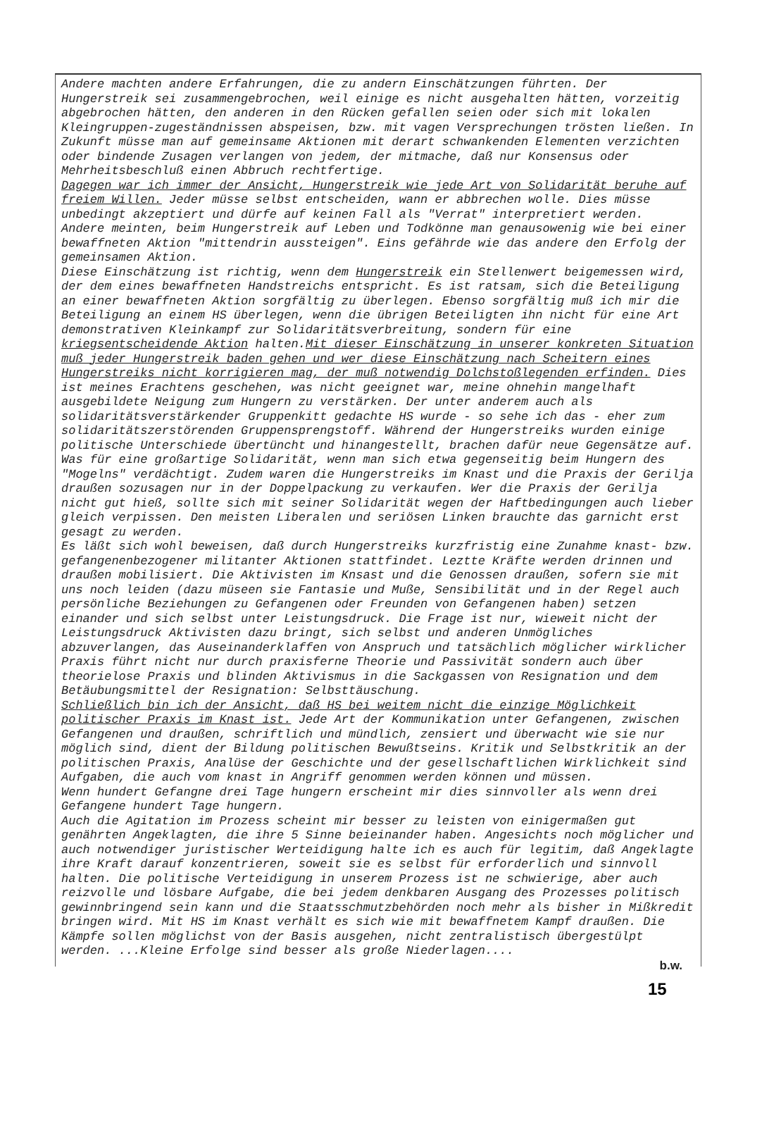Andere machten andere Erfahrungen, die zu andern Einschätzungen führten. Der Hungerstreik sei zusammengebrochen, weil einige es nicht ausgehalten hätten, vorzeitig abgebrochen hätten, den anderen in den Rücken gefallen seien oder sich mit lokalen Kleingruppen-zugeständnissen abspeisen, bzw. mit vagen Versprechungen trösten ließen. In Zukunft müsse man auf gemeinsame Aktionen mit derart schwankenden Elementen verzichten oder bindende Zusagen verlangen von jedem, der mitmache, daß nur Konsensus oder Mehrheitsbeschluß einen Abbruch rechtfertige.
Dagegen war ich immer der Ansicht, Hungerstreik wie jede Art von Solidarität beruhe auf freiem Willen. Jeder müsse selbst entscheiden, wann er abbrechen wolle. Dies müsse unbedingt akzeptiert und dürfe auf keinen Fall als "Verrat" interpretiert werden.
Andere meinten, beim Hungerstreik auf Leben und Todkönne man genausowenig wie bei einer bewaffneten Aktion "mittendrin aussteigen". Eins gefährde wie das andere den Erfolg der gemeinsamen Aktion.
Diese Einschätzung ist richtig, wenn dem Hungerstreik ein Stellenwert beigemessen wird, der dem eines bewaffneten Handstreichs entspricht. Es ist ratsam, sich die Beteiligung an einer bewaffneten Aktion sorgfältig zu überlegen. Ebenso sorgfältig muß ich mir die Beteiligung an einem HS überlegen, wenn die übrigen Beteiligten ihn nicht für eine Art demonstrativen Kleinkampf zur Solidaritätsverbreitung, sondern für eine kriegsentscheidende Aktion halten.Mit dieser Einschätzung in unserer konkreten Situation muß jeder Hungerstreik baden gehen und wer diese Einschätzung nach Scheitern eines Hungerstreiks nicht korrigieren mag, der muß notwendig Dolchstoßlegenden erfinden. Dies ist meines Erachtens geschehen, was nicht geeignet war, meine ohnehin mangelhaft ausgebildete Neigung zum Hungern zu verstärken. Der unter anderem auch als solidaritätsverstärkender Gruppenkitt gedachte HS wurde - so sehe ich das - eher zum solidaritätszerstörenden Gruppensprengstoff. Während der Hungerstreiks wurden einige politische Unterschiede übertüncht und hinangestellt, brachen dafür neue Gegensätze auf. Was für eine großartige Solidarität, wenn man sich etwa gegenseitig beim Hungern des "Mogelns" verdächtigt. Zudem waren die Hungerstreiks im Knast und die Praxis der Gerilja draußen sozusagen nur in der Doppelpackung zu verkaufen. Wer die Praxis der Gerilja nicht gut hieß, sollte sich mit seiner Solidarität wegen der Haftbedingungen auch lieber gleich verpissen. Den meisten Liberalen und seriösen Linken brauchte das garnicht erst gesagt zu werden.
Es läßt sich wohl beweisen, daß durch Hungerstreiks kurzfristig eine Zunahme knast- bzw. gefangenenbezogener militanter Aktionen stattfindet. Leztte Kräfte werden drinnen und draußen mobilisiert. Die Aktivisten im Knsast und die Genossen draußen, sofern sie mit uns noch leiden (dazu müseen sie Fantasie und Muße, Sensibilität und in der Regel auch persönliche Beziehungen zu Gefangenen oder Freunden von Gefangenen haben) setzen einander und sich selbst unter Leistungsdruck. Die Frage ist nur, wieweit nicht der Leistungsdruck Aktivisten dazu bringt, sich selbst und anderen Unmögliches abzuverlangen, das Auseinanderklaffen von Anspruch und tatsächlich möglicher wirklicher Praxis führt nicht nur durch praxisferne Theorie und Passivität sondern auch über theorielose Praxis und blinden Aktivismus in die Sackgassen von Resignation und dem Betäubungsmittel der Resignation: Selbsttäuschung.
Schließlich bin ich der Ansicht, daß HS bei weitem nicht die einzige Möglichkeit politischer Praxis im Knast ist. Jede Art der Kommunikation unter Gefangenen, zwischen Gefangenen und draußen, schriftlich und mündlich, zensiert und überwacht wie sie nur möglich sind, dient der Bildung politischen Bewußtseins. Kritik und Selbstkritik an der politischen Praxis, Analüse der Geschichte und der gesellschaftlichen Wirklichkeit sind Aufgaben, die auch vom knast in Angriff genommen werden können und müssen.
Wenn hundert Gefangne drei Tage hungern erscheint mir dies sinnvoller als wenn drei Gefangene hundert Tage hungern.
Auch die Agitation im Prozess scheint mir besser zu leisten von einigermaßen gut genährten Angeklagten, die ihre 5 Sinne beieinander haben. Angesichts noch möglicher und auch notwendiger juristischer Werteidigung halte ich es auch für legitim, daß Angeklagte ihre Kraft darauf konzentrieren, soweit sie es selbst für erforderlich und sinnvoll halten. Die politische Verteidigung in unserem Prozess ist ne schwierige, aber auch reizvolle und lösbare Aufgabe, die bei jedem denkbaren Ausgang des Prozesses politisch gewinnbringend sein kann und die Staatsschmutzbehörden noch mehr als bisher in Mißkredit bringen wird. Mit HS im Knast verhält es sich wie mit bewaffnetem Kampf draußen. Die Kämpfe sollen möglichst von der Basis ausgehen, nicht zentralistisch übergestülpt werden. ...Kleine Erfolge sind besser als große Niederlagen....
b.w.
15